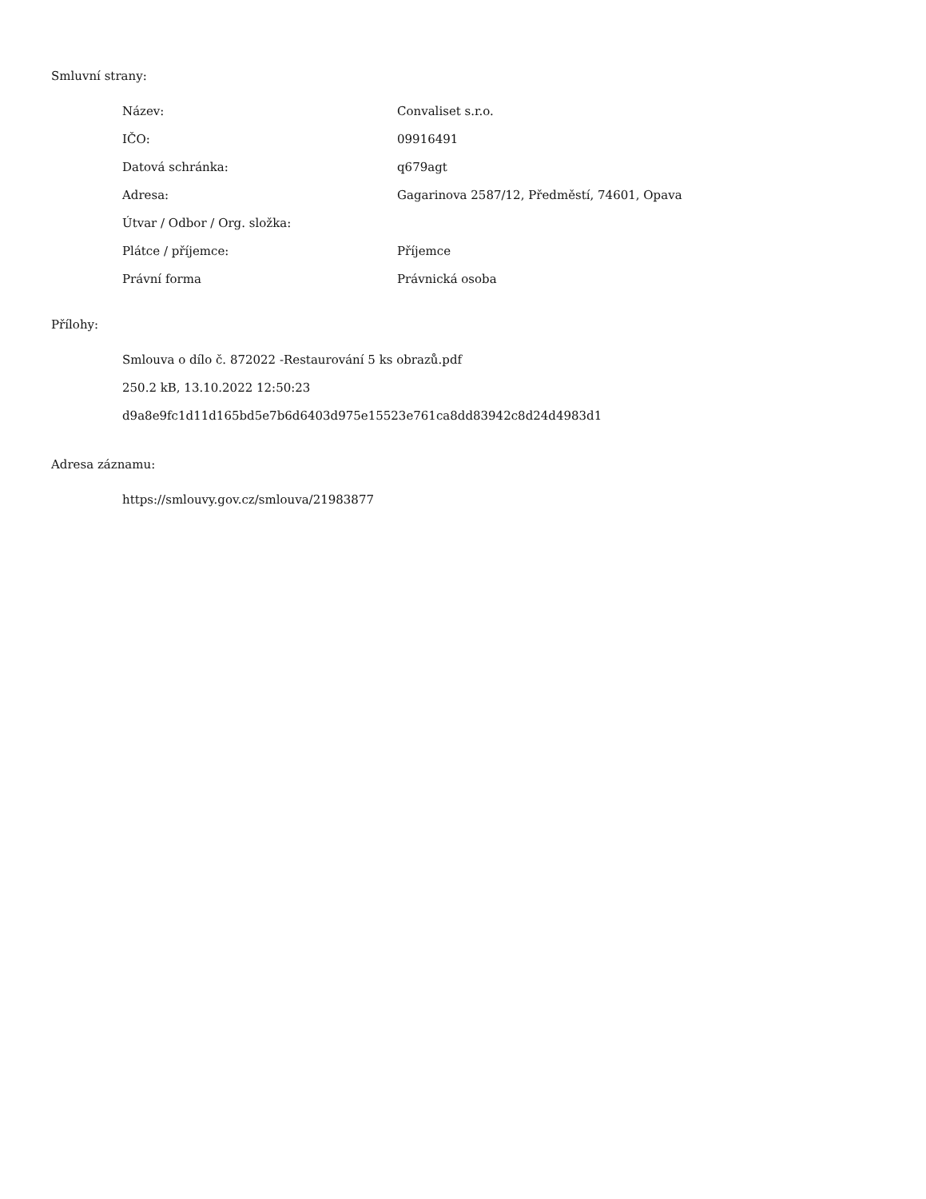Smluvní strany:
| Název: | Convaliset s.r.o. |
| IČO: | 09916491 |
| Datová schránka: | q679agt |
| Adresa: | Gagarinova 2587/12, Předměstí, 74601, Opava |
| Útvar / Odbor / Org. složka: | |
| Plátce / příjemce: | Příjemce |
| Právní forma | Právnická osoba |
Přílohy:
Smlouva o dílo č. 872022 -Restaurování 5 ks obrazů.pdf
250.2 kB, 13.10.2022 12:50:23
d9a8e9fc1d11d165bd5e7b6d6403d975e15523e761ca8dd83942c8d24d4983d1
Adresa záznamu:
https://smlouvy.gov.cz/smlouva/21983877